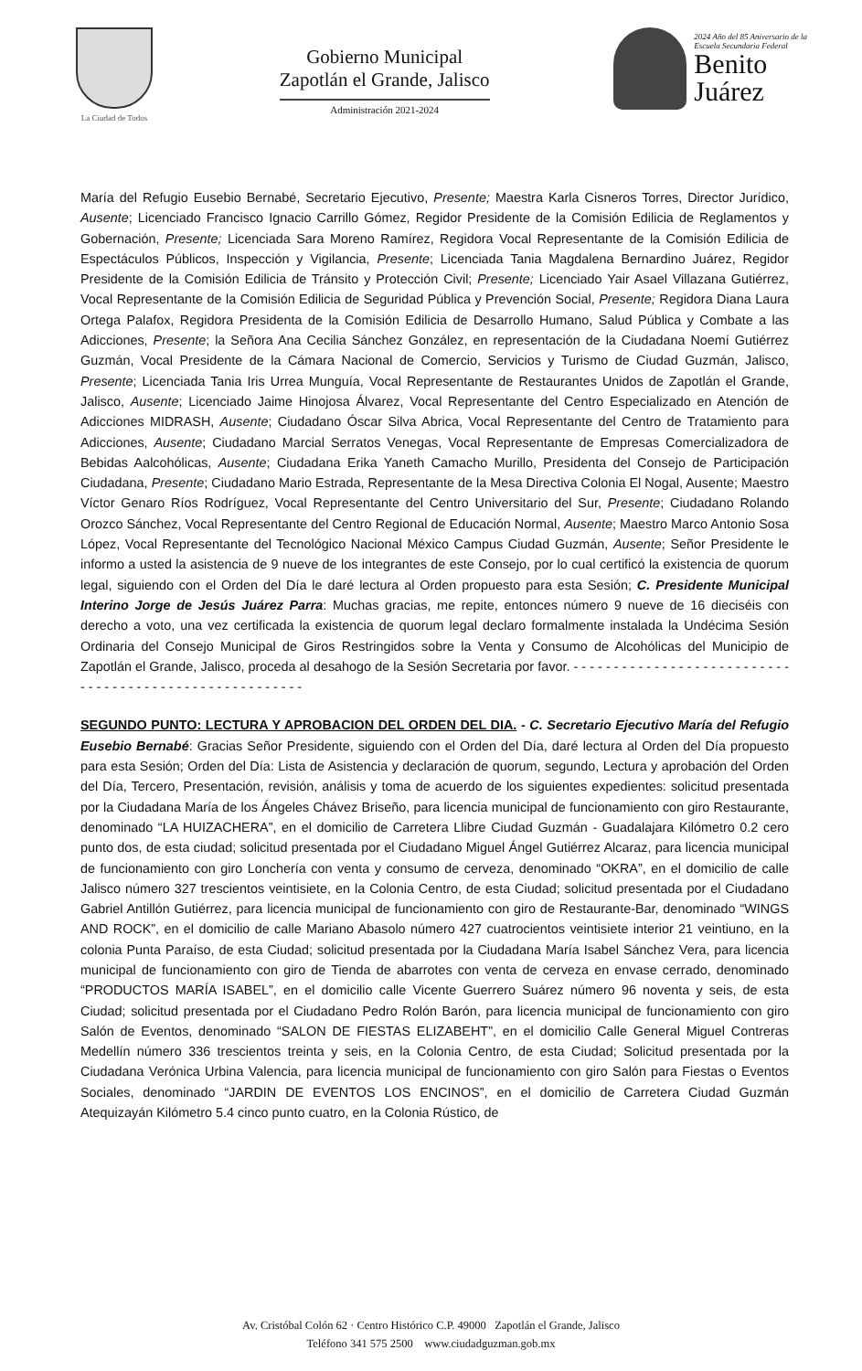La Ciudad de Todos
Gobierno Municipal
Zapotlán el Grande, Jalisco
Administración 2021-2024
2024 Año del 85 Aniversario de la
Escuela Secundaria Federal
Benito
Juárez
María del Refugio Eusebio Bernabé, Secretario Ejecutivo, Presente; Maestra Karla Cisneros Torres, Director Jurídico, Ausente; Licenciado Francisco Ignacio Carrillo Gómez, Regidor Presidente de la Comisión Edilicia de Reglamentos y Gobernación, Presente; Licenciada Sara Moreno Ramírez, Regidora Vocal Representante de la Comisión Edilicia de Espectáculos Públicos, Inspección y Vigilancia, Presente; Licenciada Tania Magdalena Bernardino Juárez, Regidor Presidente de la Comisión Edilicia de Tránsito y Protección Civil; Presente; Licenciado Yair Asael Villazana Gutiérrez, Vocal Representante de la Comisión Edilicia de Seguridad Pública y Prevención Social, Presente; Regidora Diana Laura Ortega Palafox, Regidora Presidenta de la Comisión Edilicia de Desarrollo Humano, Salud Pública y Combate a las Adicciones, Presente; la Señora Ana Cecilia Sánchez González, en representación de la Ciudadana Noemí Gutiérrez Guzmán, Vocal Presidente de la Cámara Nacional de Comercio, Servicios y Turismo de Ciudad Guzmán, Jalisco, Presente; Licenciada Tania Iris Urrea Munguía, Vocal Representante de Restaurantes Unidos de Zapotlán el Grande, Jalisco, Ausente; Licenciado Jaime Hinojosa Álvarez, Vocal Representante del Centro Especializado en Atención de Adicciones MIDRASH, Ausente; Ciudadano Óscar Silva Abrica, Vocal Representante del Centro de Tratamiento para Adicciones, Ausente; Ciudadano Marcial Serratos Venegas, Vocal Representante de Empresas Comercializadora de Bebidas Aalcohólicas, Ausente; Ciudadana Erika Yaneth Camacho Murillo, Presidenta del Consejo de Participación Ciudadana, Presente; Ciudadano Mario Estrada, Representante de la Mesa Directiva Colonia El Nogal, Ausente; Maestro Víctor Genaro Ríos Rodríguez, Vocal Representante del Centro Universitario del Sur, Presente; Ciudadano Rolando Orozco Sánchez, Vocal Representante del Centro Regional de Educación Normal, Ausente; Maestro Marco Antonio Sosa López, Vocal Representante del Tecnológico Nacional México Campus Ciudad Guzmán, Ausente; Señor Presidente le informo a usted la asistencia de 9 nueve de los integrantes de este Consejo, por lo cual certificó la existencia de quorum legal, siguiendo con el Orden del Día le daré lectura al Orden propuesto para esta Sesión; C. Presidente Municipal Interino Jorge de Jesús Juárez Parra: Muchas gracias, me repite, entonces número 9 nueve de 16 dieciséis con derecho a voto, una vez certificada la existencia de quorum legal declaro formalmente instalada la Undécima Sesión Ordinaria del Consejo Municipal de Giros Restringidos sobre la Venta y Consumo de Alcohólicas del Municipio de Zapotlán el Grande, Jalisco, proceda al desahogo de la Sesión Secretaria por favor. - - - - - - - - - - - - - - - - - - - - - - - - - - - - - - - - - - - - - - - - - - - - - - - - - - - - - - -
SEGUNDO PUNTO: LECTURA Y APROBACION DEL ORDEN DEL DIA. - C. Secretario Ejecutivo María del Refugio Eusebio Bernabé: Gracias Señor Presidente, siguiendo con el Orden del Día, daré lectura al Orden del Día propuesto para esta Sesión; Orden del Día: Lista de Asistencia y declaración de quorum, segundo, Lectura y aprobación del Orden del Día, Tercero, Presentación, revisión, análisis y toma de acuerdo de los siguientes expedientes: solicitud presentada por la Ciudadana María de los Ángeles Chávez Briseño, para licencia municipal de funcionamiento con giro Restaurante, denominado “LA HUIZACHERA”, en el domicilio de Carretera Llibre Ciudad Guzmán - Guadalajara Kilómetro 0.2 cero punto dos, de esta ciudad; solicitud presentada por el Ciudadano Miguel Ángel Gutiérrez Alcaraz, para licencia municipal de funcionamiento con giro Lonchería con venta y consumo de cerveza, denominado “OKRA”, en el domicilio de calle Jalisco número 327 trescientos veintisiete, en la Colonia Centro, de esta Ciudad; solicitud presentada por el Ciudadano Gabriel Antillón Gutiérrez, para licencia municipal de funcionamiento con giro de Restaurante-Bar, denominado “WINGS AND ROCK”, en el domicilio de calle Mariano Abasolo número 427 cuatrocientos veintisiete interior 21 veintiuno, en la colonia Punta Paraíso, de esta Ciudad; solicitud presentada por la Ciudadana María Isabel Sánchez Vera, para licencia municipal de funcionamiento con giro de Tienda de abarrotes con venta de cerveza en envase cerrado, denominado “PRODUCTOS MARÍA ISABEL”, en el domicilio calle Vicente Guerrero Suárez número 96 noventa y seis, de esta Ciudad; solicitud presentada por el Ciudadano Pedro Rolón Barón, para licencia municipal de funcionamiento con giro Salón de Eventos, denominado “SALON DE FIESTAS ELIZABEHT”, en el domicilio Calle General Miguel Contreras Medellín número 336 trescientos treinta y seis, en la Colonia Centro, de esta Ciudad; Solicitud presentada por la Ciudadana Verónica Urbina Valencia, para licencia municipal de funcionamiento con giro Salón para Fiestas o Eventos Sociales, denominado “JARDIN DE EVENTOS LOS ENCINOS”, en el domicilio de Carretera Ciudad Guzmán Atequizayán Kilómetro 5.4 cinco punto cuatro, en la Colonia Rústico, de
Av. Cristóbal Colón 62 · Centro Histórico C.P. 49000 Zapotlán el Grande, Jalisco
Teléfono 341 575 2500 www.ciudadguzman.gob.mx